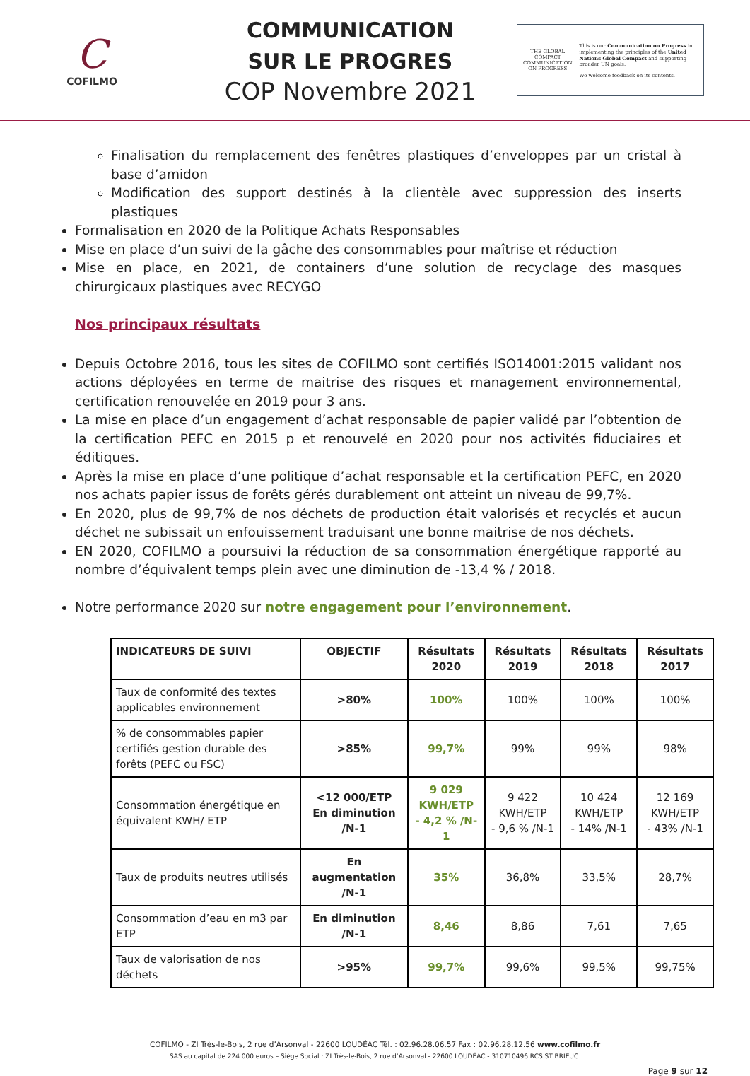C
COFILMO
COMMUNICATION
SUR LE PROGRES
COP Novembre 2021
THE GLOBAL COMPACT
COMMUNICATION ON PROGRESS
This is our Communication on Progress in implementing the principles of the United Nations Global Compact and supporting broader UN goals.
We welcome feedback on its contents.
Finalisation du remplacement des fenêtres plastiques d’enveloppes par un cristal à base d’amidon
Modification des support destinés à la clientèle avec suppression des inserts plastiques
Formalisation en 2020 de la Politique Achats Responsables
Mise en place d’un suivi de la gâche des consommables pour maîtrise et réduction
Mise en place, en 2021, de containers d’une solution de recyclage des masques chirurgicaux plastiques avec RECYGO
Nos principaux résultats
Depuis Octobre 2016, tous les sites de COFILMO sont certifiés ISO14001:2015 validant nos actions déployées en terme de maitrise des risques et management environnemental, certification renouvelée en 2019 pour 3 ans.
La mise en place d’un engagement d’achat responsable de papier validé par l’obtention de la certification PEFC en 2015 p et renouvelé en 2020 pour nos activités fiduciaires et éditiques.
Après la mise en place d’une politique d’achat responsable et la certification PEFC, en 2020 nos achats papier issus de forêts gérés durablement ont atteint un niveau de 99,7%.
En 2020, plus de 99,7% de nos déchets de production était valorisés et recyclés et aucun déchet ne subissait un enfouissement traduisant une bonne maitrise de nos déchets.
EN 2020, COFILMO a poursuivi la réduction de sa consommation énergétique rapporté au nombre d’équivalent temps plein avec une diminution de -13,4 % / 2018.
Notre performance 2020 sur notre engagement pour l’environnement.
| INDICATEURS DE SUIVI | OBJECTIF | Résultats 2020 | Résultats 2019 | Résultats 2018 | Résultats 2017 |
| --- | --- | --- | --- | --- | --- |
| Taux de conformité des textes applicables environnement | >80% | 100% | 100% | 100% | 100% |
| % de consommables papier certifiés gestion durable des forêts (PEFC ou FSC) | >85% | 99,7% | 99% | 99% | 98% |
| Consommation énergétique en équivalent KWH/ ETP | <12 000/ETP En diminution /N-1 | 9 029 KWH/ETP - 4,2 % /N-1 | 9 422 KWH/ETP - 9,6 % /N-1 | 10 424 KWH/ETP - 14% /N-1 | 12 169 KWH/ETP - 43% /N-1 |
| Taux de produits neutres utilisés | En augmentation /N-1 | 35% | 36,8% | 33,5% | 28,7% |
| Consommation d’eau en m3 par ETP | En diminution /N-1 | 8,46 | 8,86 | 7,61 | 7,65 |
| Taux de valorisation de nos déchets | >95% | 99,7% | 99,6% | 99,5% | 99,75% |
COFILMO - ZI Très-le-Bois, 2 rue d’Arsonval - 22600 LOUDÉAC Tél. : 02.96.28.06.57 Fax : 02.96.28.12.56 www.cofilmo.fr
SAS au capital de 224 000 euros – Siège Social : ZI Très-le-Bois, 2 rue d’Arsonval - 22600 LOUDÉAC - 310710496 RCS ST BRIEUC.
Page 9 sur 12